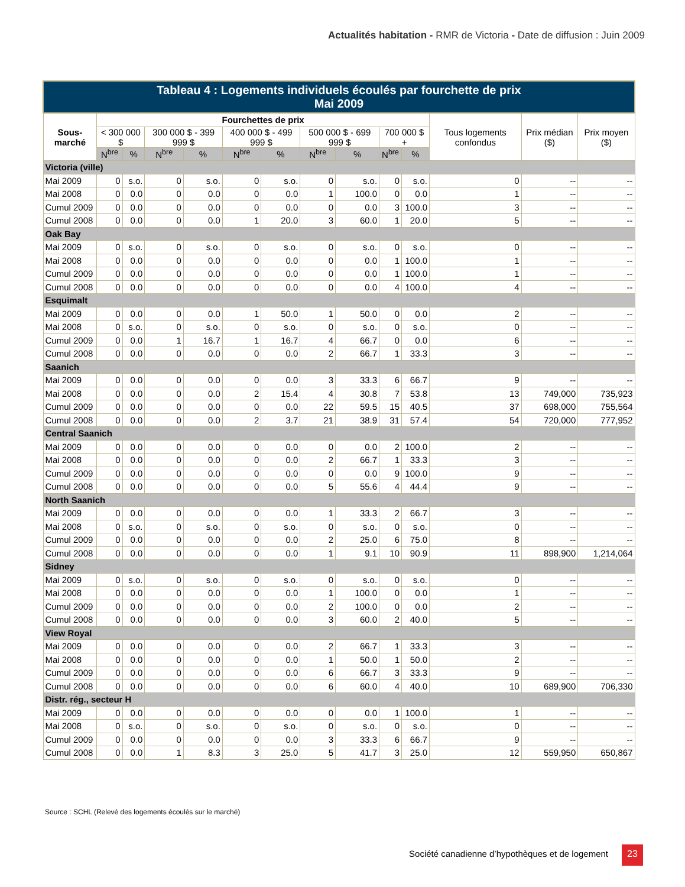Actualités habitation - RMR de Victoria - Date de diffusion : Juin 2009
| Tableau 4 : Logements individuels écoulés par fourchette de prix Mai 2009 | | | | | | | | | | | | | |
| --- | --- | --- | --- | --- | --- | --- | --- | --- | --- | --- | --- | --- | --- |
| Sous-marché | Fourchettes de prix | | | | | | | | | | Tous logements confondus | Prix médian ($) | Prix moyen ($) |
| | < 300 000 $ | | 300 000 $ - 399 999 $ | | 400 000 $ - 499 999 $ | | 500 000 $ - 699 999 $ | | 700 000 $ + | | | | |
| | N<sup>bre</sup> | % | N<sup>bre</sup> | % | N<sup>bre</sup> | % | N<sup>bre</sup> | % | N<sup>bre</sup> | % | | | |
| Victoria (ville) | | | | | | | | | | | | | |
| Mai 2009 | 0 | s.o. | 0 | s.o. | 0 | s.o. | 0 | s.o. | 0 | s.o. | 0 | -- | -- |
| Mai 2008 | 0 | 0.0 | 0 | 0.0 | 0 | 0.0 | 1 | 100.0 | 0 | 0.0 | 1 | -- | -- |
| Cumul 2009 | 0 | 0.0 | 0 | 0.0 | 0 | 0.0 | 0 | 0.0 | 3 | 100.0 | 3 | -- | -- |
| Cumul 2008 | 0 | 0.0 | 0 | 0.0 | 1 | 20.0 | 3 | 60.0 | 1 | 20.0 | 5 | -- | -- |
| Oak Bay | | | | | | | | | | | | | |
| Mai 2009 | 0 | s.o. | 0 | s.o. | 0 | s.o. | 0 | s.o. | 0 | s.o. | 0 | -- | -- |
| Mai 2008 | 0 | 0.0 | 0 | 0.0 | 0 | 0.0 | 0 | 0.0 | 1 | 100.0 | 1 | -- | -- |
| Cumul 2009 | 0 | 0.0 | 0 | 0.0 | 0 | 0.0 | 0 | 0.0 | 1 | 100.0 | 1 | -- | -- |
| Cumul 2008 | 0 | 0.0 | 0 | 0.0 | 0 | 0.0 | 0 | 0.0 | 4 | 100.0 | 4 | -- | -- |
| Esquimalt | | | | | | | | | | | | | |
| Mai 2009 | 0 | 0.0 | 0 | 0.0 | 1 | 50.0 | 1 | 50.0 | 0 | 0.0 | 2 | -- | -- |
| Mai 2008 | 0 | s.o. | 0 | s.o. | 0 | s.o. | 0 | s.o. | 0 | s.o. | 0 | -- | -- |
| Cumul 2009 | 0 | 0.0 | 1 | 16.7 | 1 | 16.7 | 4 | 66.7 | 0 | 0.0 | 6 | -- | -- |
| Cumul 2008 | 0 | 0.0 | 0 | 0.0 | 0 | 0.0 | 2 | 66.7 | 1 | 33.3 | 3 | -- | -- |
| Saanich | | | | | | | | | | | | | |
| Mai 2009 | 0 | 0.0 | 0 | 0.0 | 0 | 0.0 | 3 | 33.3 | 6 | 66.7 | 9 | -- | -- |
| Mai 2008 | 0 | 0.0 | 0 | 0.0 | 2 | 15.4 | 4 | 30.8 | 7 | 53.8 | 13 | 749,000 | 735,923 |
| Cumul 2009 | 0 | 0.0 | 0 | 0.0 | 0 | 0.0 | 22 | 59.5 | 15 | 40.5 | 37 | 698,000 | 755,564 |
| Cumul 2008 | 0 | 0.0 | 0 | 0.0 | 2 | 3.7 | 21 | 38.9 | 31 | 57.4 | 54 | 720,000 | 777,952 |
| Central Saanich | | | | | | | | | | | | | |
| Mai 2009 | 0 | 0.0 | 0 | 0.0 | 0 | 0.0 | 0 | 0.0 | 2 | 100.0 | 2 | -- | -- |
| Mai 2008 | 0 | 0.0 | 0 | 0.0 | 0 | 0.0 | 2 | 66.7 | 1 | 33.3 | 3 | -- | -- |
| Cumul 2009 | 0 | 0.0 | 0 | 0.0 | 0 | 0.0 | 0 | 0.0 | 9 | 100.0 | 9 | -- | -- |
| Cumul 2008 | 0 | 0.0 | 0 | 0.0 | 0 | 0.0 | 5 | 55.6 | 4 | 44.4 | 9 | -- | -- |
| North Saanich | | | | | | | | | | | | | |
| Mai 2009 | 0 | 0.0 | 0 | 0.0 | 0 | 0.0 | 1 | 33.3 | 2 | 66.7 | 3 | -- | -- |
| Mai 2008 | 0 | s.o. | 0 | s.o. | 0 | s.o. | 0 | s.o. | 0 | s.o. | 0 | -- | -- |
| Cumul 2009 | 0 | 0.0 | 0 | 0.0 | 0 | 0.0 | 2 | 25.0 | 6 | 75.0 | 8 | -- | -- |
| Cumul 2008 | 0 | 0.0 | 0 | 0.0 | 0 | 0.0 | 1 | 9.1 | 10 | 90.9 | 11 | 898,900 | 1,214,064 |
| Sidney | | | | | | | | | | | | | |
| Mai 2009 | 0 | s.o. | 0 | s.o. | 0 | s.o. | 0 | s.o. | 0 | s.o. | 0 | -- | -- |
| Mai 2008 | 0 | 0.0 | 0 | 0.0 | 0 | 0.0 | 1 | 100.0 | 0 | 0.0 | 1 | -- | -- |
| Cumul 2009 | 0 | 0.0 | 0 | 0.0 | 0 | 0.0 | 2 | 100.0 | 0 | 0.0 | 2 | -- | -- |
| Cumul 2008 | 0 | 0.0 | 0 | 0.0 | 0 | 0.0 | 3 | 60.0 | 2 | 40.0 | 5 | -- | -- |
| View Royal | | | | | | | | | | | | | |
| Mai 2009 | 0 | 0.0 | 0 | 0.0 | 0 | 0.0 | 2 | 66.7 | 1 | 33.3 | 3 | -- | -- |
| Mai 2008 | 0 | 0.0 | 0 | 0.0 | 0 | 0.0 | 1 | 50.0 | 1 | 50.0 | 2 | -- | -- |
| Cumul 2009 | 0 | 0.0 | 0 | 0.0 | 0 | 0.0 | 6 | 66.7 | 3 | 33.3 | 9 | -- | -- |
| Cumul 2008 | 0 | 0.0 | 0 | 0.0 | 0 | 0.0 | 6 | 60.0 | 4 | 40.0 | 10 | 689,900 | 706,330 |
| Distr. rég., secteur H | | | | | | | | | | | | | |
| Mai 2009 | 0 | 0.0 | 0 | 0.0 | 0 | 0.0 | 0 | 0.0 | 1 | 100.0 | 1 | -- | -- |
| Mai 2008 | 0 | s.o. | 0 | s.o. | 0 | s.o. | 0 | s.o. | 0 | s.o. | 0 | -- | -- |
| Cumul 2009 | 0 | 0.0 | 0 | 0.0 | 0 | 0.0 | 3 | 33.3 | 6 | 66.7 | 9 | -- | -- |
| Cumul 2008 | 0 | 0.0 | 1 | 8.3 | 3 | 25.0 | 5 | 41.7 | 3 | 25.0 | 12 | 559,950 | 650,867 |
Source : SCHL (Relevé des logements écoulés sur le marché)
Société canadienne d’hypothèques et de logement
23